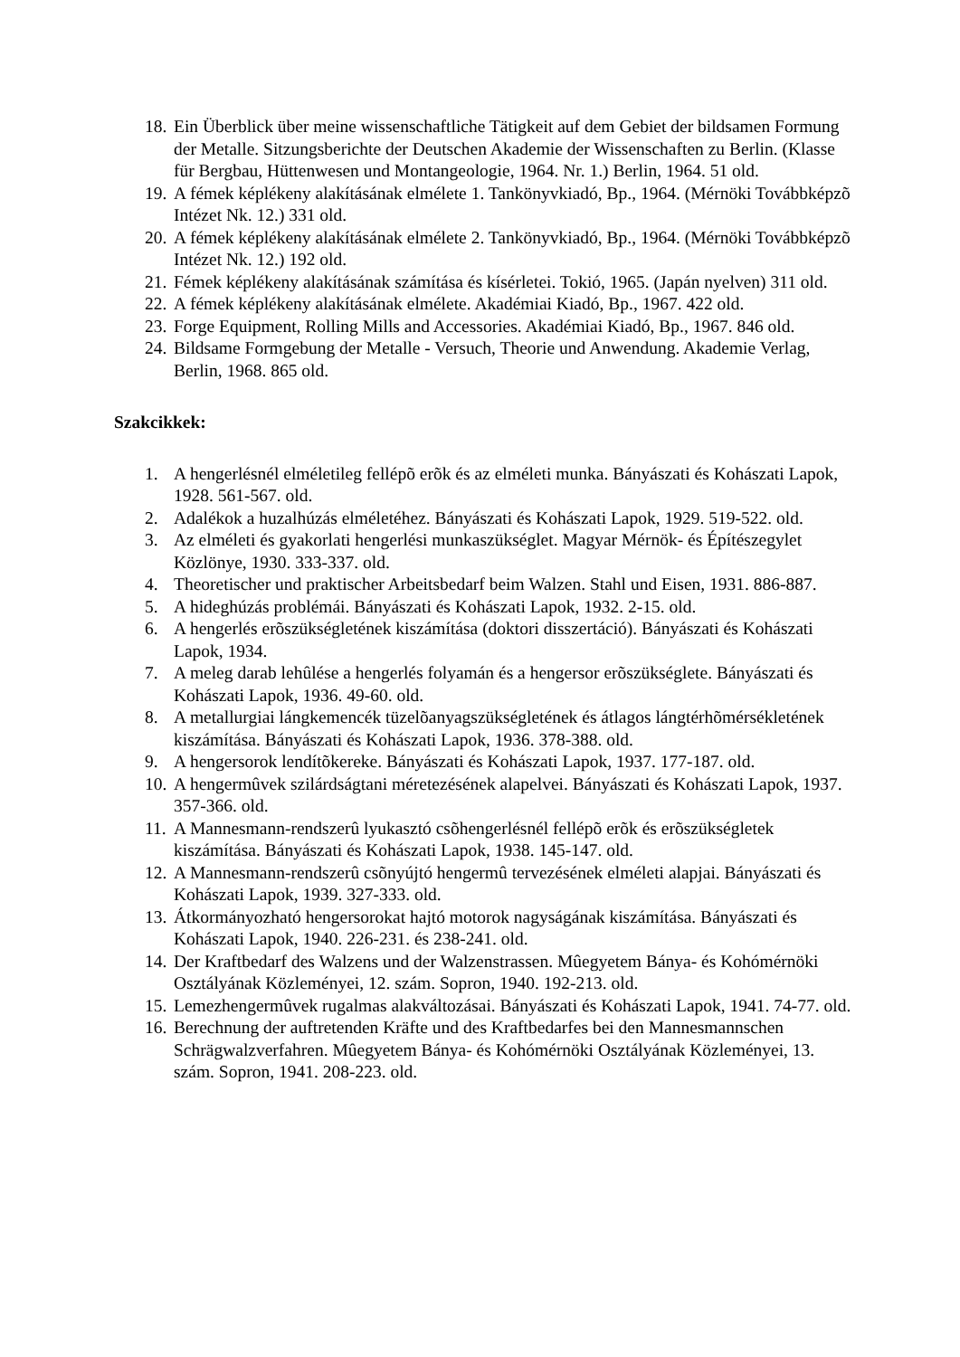18. Ein Überblick über meine wissenschaftliche Tätigkeit auf dem Gebiet der bildsamen Formung der Metalle. Sitzungsberichte der Deutschen Akademie der Wissenschaften zu Berlin. (Klasse für Bergbau, Hüttenwesen und Montangeologie, 1964. Nr. 1.) Berlin, 1964. 51 old.
19. A fémek képlékeny alakításának elmélete 1. Tankönyvkiadó, Bp., 1964. (Mérnöki Továbbképzõ Intézet Nk. 12.) 331 old.
20. A fémek képlékeny alakításának elmélete 2. Tankönyvkiadó, Bp., 1964. (Mérnöki Továbbképzõ Intézet Nk. 12.) 192 old.
21. Fémek képlékeny alakításának számítása és kísérletei. Tokió, 1965. (Japán nyelven) 311 old.
22. A fémek képlékeny alakításának elmélete. Akadémiai Kiadó, Bp., 1967. 422 old.
23. Forge Equipment, Rolling Mills and Accessories. Akadémiai Kiadó, Bp., 1967. 846 old.
24. Bildsame Formgebung der Metalle - Versuch, Theorie und Anwendung. Akademie Verlag, Berlin, 1968. 865 old.
Szakcikkek:
1. A hengerlésnél elméletileg fellépõ erõk és az elméleti munka. Bányászati és Kohászati Lapok, 1928. 561-567. old.
2. Adalékok a huzalhúzás elméletéhez. Bányászati és Kohászati Lapok, 1929. 519-522. old.
3. Az elméleti és gyakorlati hengerlési munkaszükséglet. Magyar Mérnök- és Építészegylet Közlönye, 1930. 333-337. old.
4. Theoretischer und praktischer Arbeitsbedarf beim Walzen. Stahl und Eisen, 1931. 886-887.
5. A hideghúzás problémái. Bányászati és Kohászati Lapok, 1932. 2-15. old.
6. A hengerlés erõszükségletének kiszámítása (doktori disszertáció). Bányászati és Kohászati Lapok, 1934.
7. A meleg darab lehûlése a hengerlés folyamán és a hengersor erõszükséglete. Bányászati és Kohászati Lapok, 1936. 49-60. old.
8. A metallurgiai lángkemencék tüzelõanyagszükségletének és átlagos lángtérhõmérsékletének kiszámítása. Bányászati és Kohászati Lapok, 1936. 378-388. old.
9. A hengersorok lendítõkereke. Bányászati és Kohászati Lapok, 1937. 177-187. old.
10. A hengermûvek szilárdságtani méretezésének alapelvei. Bányászati és Kohászati Lapok, 1937. 357-366. old.
11. A Mannesmann-rendszerû lyukasztó csõhengerlésnél fellépõ erõk és erõszükségletek kiszámítása. Bányászati és Kohászati Lapok, 1938. 145-147. old.
12. A Mannesmann-rendszerû csõnyújtó hengermû tervezésének elméleti alapjai. Bányászati és Kohászati Lapok, 1939. 327-333. old.
13. Átkormányozható hengersorokat hajtó motorok nagyságának kiszámítása. Bányászati és Kohászati Lapok, 1940. 226-231. és 238-241. old.
14. Der Kraftbedarf des Walzens und der Walzenstrassen. Mûegyetem Bánya- és Kohómérnöki Osztályának Közleményei, 12. szám. Sopron, 1940. 192-213. old.
15. Lemezhengermûvek rugalmas alakváltozásai. Bányászati és Kohászati Lapok, 1941. 74-77. old.
16. Berechnung der auftretenden Kräfte und des Kraftbedarfes bei den Mannesmannschen Schrägwalzverfahren. Mûegyetem Bánya- és Kohómérnöki Osztályának Közleményei, 13. szám. Sopron, 1941. 208-223. old.